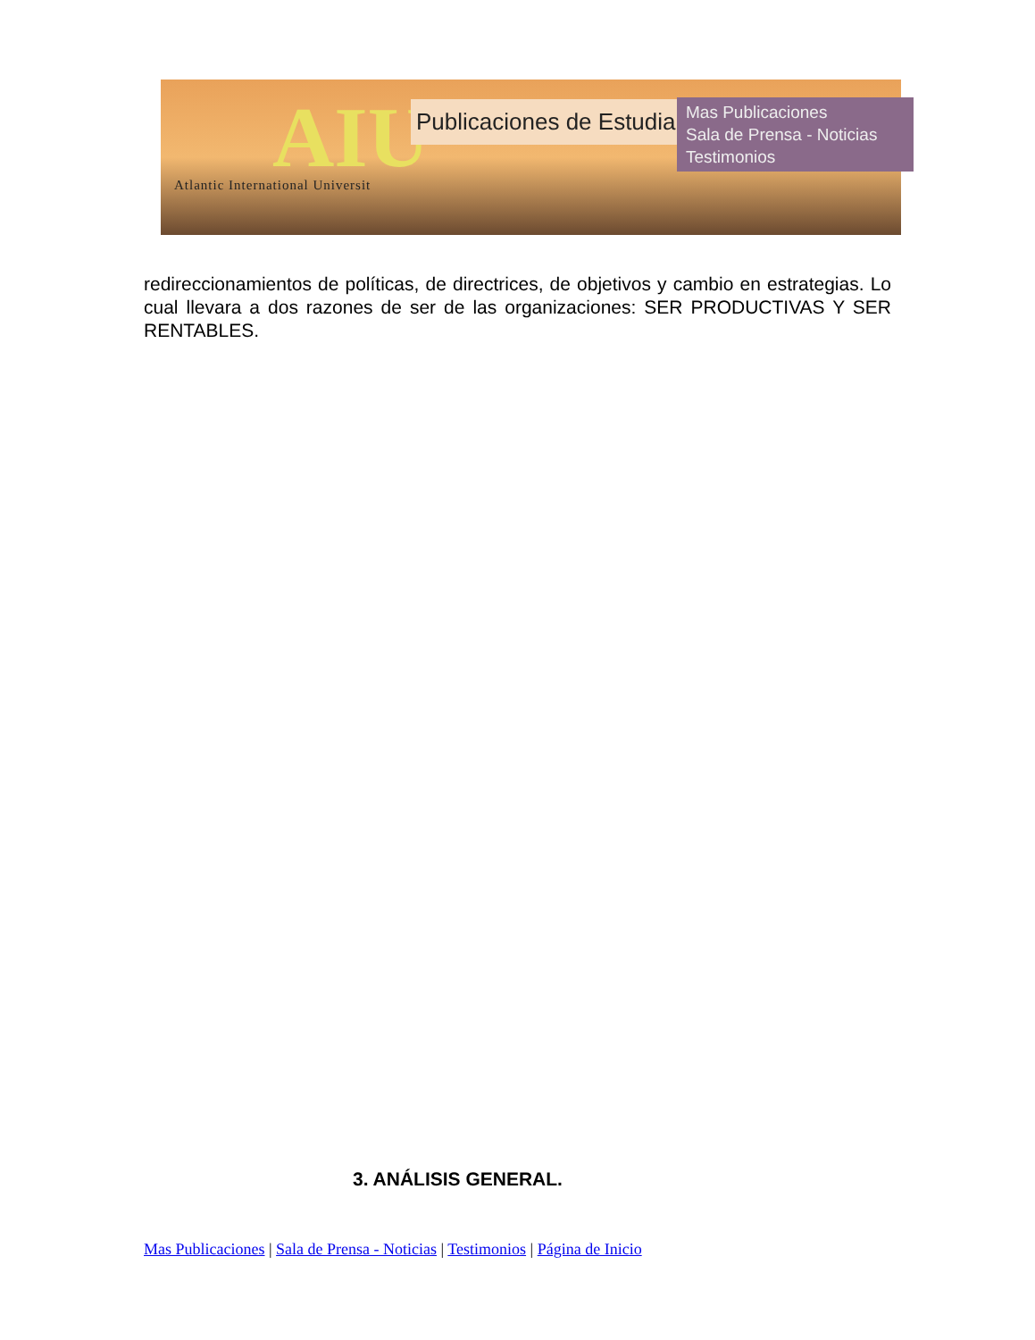AIU
Atlantic International Universit
Publicaciones de Estudiantes
Mas Publicaciones
Sala de Prensa - Noticias
Testimonios
redireccionamientos de políticas, de directrices, de objetivos y cambio en estrategias. Lo cual llevara a dos razones de ser de las organizaciones: SER PRODUCTIVAS Y SER RENTABLES.
3. ANÁLISIS GENERAL.
Mas Publicaciones | Sala de Prensa - Noticias | Testimonios | Página de Inicio